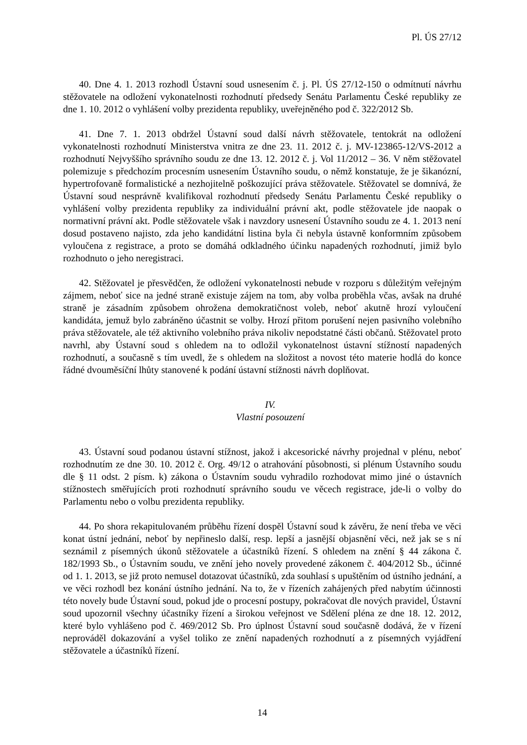Pl. ÚS 27/12
40. Dne 4. 1. 2013 rozhodl Ústavní soud usnesením č. j. Pl. ÚS 27/12-150 o odmítnutí návrhu stěžovatele na odložení vykonatelnosti rozhodnutí předsedy Senátu Parlamentu České republiky ze dne 1. 10. 2012 o vyhlášení volby prezidenta republiky, uveřejněného pod č. 322/2012 Sb.
41. Dne 7. 1. 2013 obdržel Ústavní soud další návrh stěžovatele, tentokrát na odložení vykonatelnosti rozhodnutí Ministerstva vnitra ze dne 23. 11. 2012 č. j. MV-123865-12/VS-2012 a rozhodnutí Nejvyššího správního soudu ze dne 13. 12. 2012 č. j. Vol 11/2012 – 36. V něm stěžovatel polemizuje s předchozím procesním usnesením Ústavního soudu, o němž konstatuje, že je šikanózní, hypertrofovaně formalistické a nezhojitelně poškozující práva stěžovatele. Stěžovatel se domnívá, že Ústavní soud nesprávně kvalifikoval rozhodnutí předsedy Senátu Parlamentu České republiky o vyhlášení volby prezidenta republiky za individuální právní akt, podle stěžovatele jde naopak o normativní právní akt. Podle stěžovatele však i navzdory usnesení Ústavního soudu ze 4. 1. 2013 není dosud postaveno najisto, zda jeho kandidátní listina byla či nebyla ústavně konformním způsobem vyloučena z registrace, a proto se domáhá odkladného účinku napadených rozhodnutí, jimiž bylo rozhodnuto o jeho neregistraci.
42. Stěžovatel je přesvědčen, že odložení vykonatelnosti nebude v rozporu s důležitým veřejným zájmem, neboť sice na jedné straně existuje zájem na tom, aby volba proběhla včas, avšak na druhé straně je zásadním způsobem ohrožena demokratičnost voleb, neboť akutně hrozí vyloučení kandidáta, jemuž bylo zabráněno účastnit se volby. Hrozí přitom porušení nejen pasivního volebního práva stěžovatele, ale též aktivního volebního práva nikoliv nepodstatné části občanů. Stěžovatel proto navrhl, aby Ústavní soud s ohledem na to odložil vykonatelnost ústavní stížností napadených rozhodnutí, a současně s tím uvedl, že s ohledem na složitost a novost této materie hodlá do konce řádné dvouměsíční lhůty stanovené k podání ústavní stížnosti návrh doplňovat.
IV.
Vlastní posouzení
43. Ústavní soud podanou ústavní stížnost, jakož i akcesorické návrhy projednal v plénu, neboť rozhodnutím ze dne 30. 10. 2012 č. Org. 49/12 o atrahování působnosti, si plénum Ústavního soudu dle § 11 odst. 2 písm. k) zákona o Ústavním soudu vyhradilo rozhodovat mimo jiné o ústavních stížnostech směřujících proti rozhodnutí správního soudu ve věcech registrace, jde-li o volby do Parlamentu nebo o volbu prezidenta republiky.
44. Po shora rekapitulovaném průběhu řízení dospěl Ústavní soud k závěru, že není třeba ve věci konat ústní jednání, neboť by nepřineslo další, resp. lepší a jasnější objasnění věci, než jak se s ní seznámil z písemných úkonů stěžovatele a účastníků řízení. S ohledem na znění § 44 zákona č. 182/1993 Sb., o Ústavním soudu, ve znění jeho novely provedené zákonem č. 404/2012 Sb., účinné od 1. 1. 2013, se již proto nemusel dotazovat účastníků, zda souhlasí s upuštěním od ústního jednání, a ve věci rozhodl bez konání ústního jednání. Na to, že v řízeních zahájených před nabytím účinnosti této novely bude Ústavní soud, pokud jde o procesní postupy, pokračovat dle nových pravidel, Ústavní soud upozornil všechny účastníky řízení a širokou veřejnost ve Sdělení pléna ze dne 18. 12. 2012, které bylo vyhlášeno pod č. 469/2012 Sb. Pro úplnost Ústavní soud současně dodává, že v řízení neprováděl dokazování a vyšel toliko ze znění napadených rozhodnutí a z písemných vyjádření stěžovatele a účastníků řízení.
14